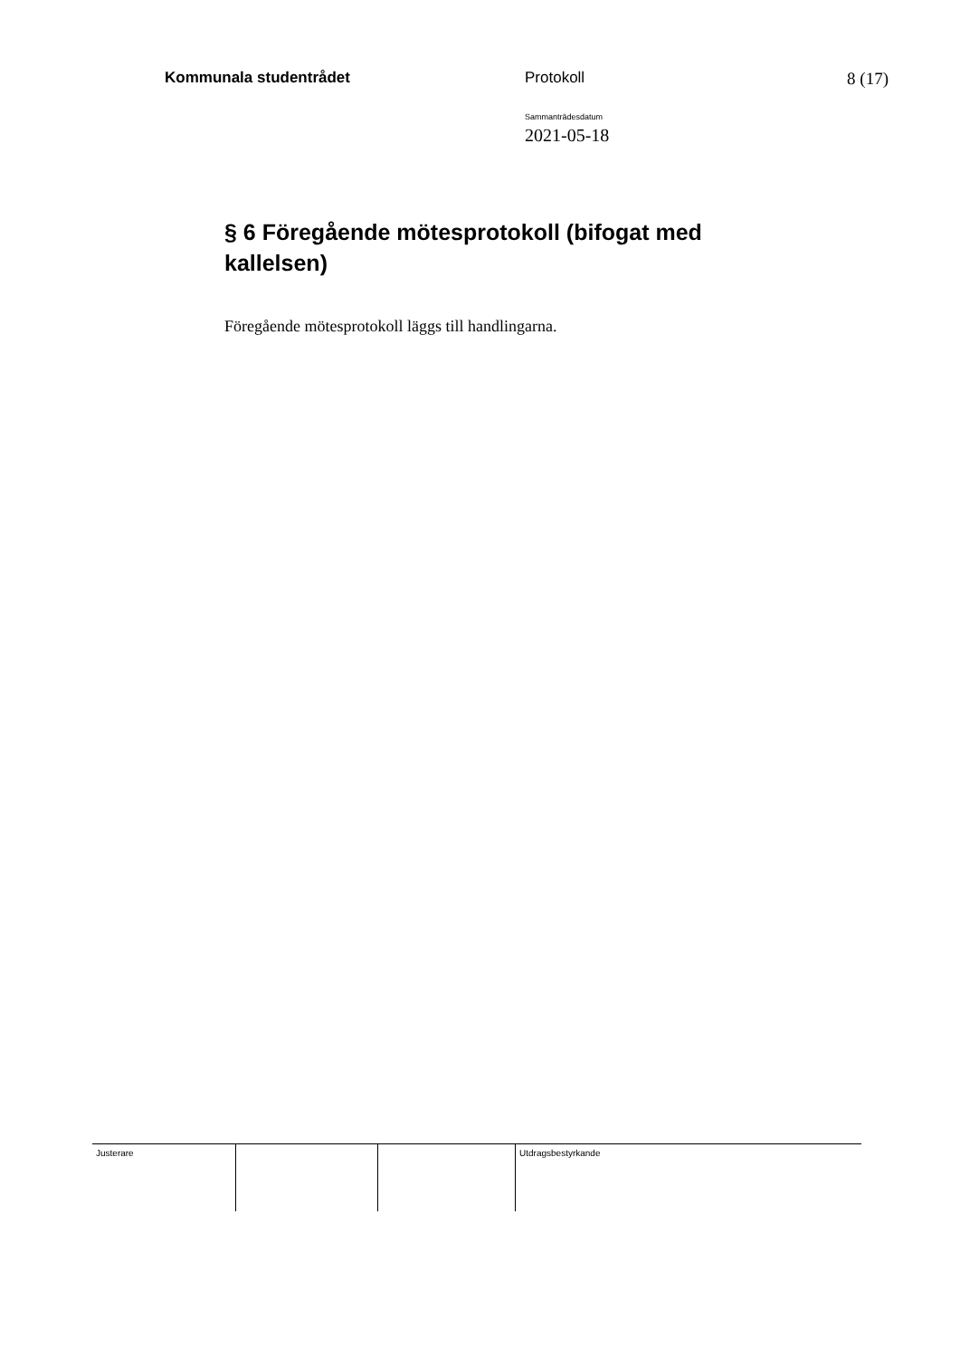Kommunala studentrådet Protokoll 8 (17)
Sammanträdesdatum
2021-05-18
§ 6 Föregående mötesprotokoll (bifogat med kallelsen)
Föregående mötesprotokoll läggs till handlingarna.
| Justerare | | | Utdragsbestyrkande |